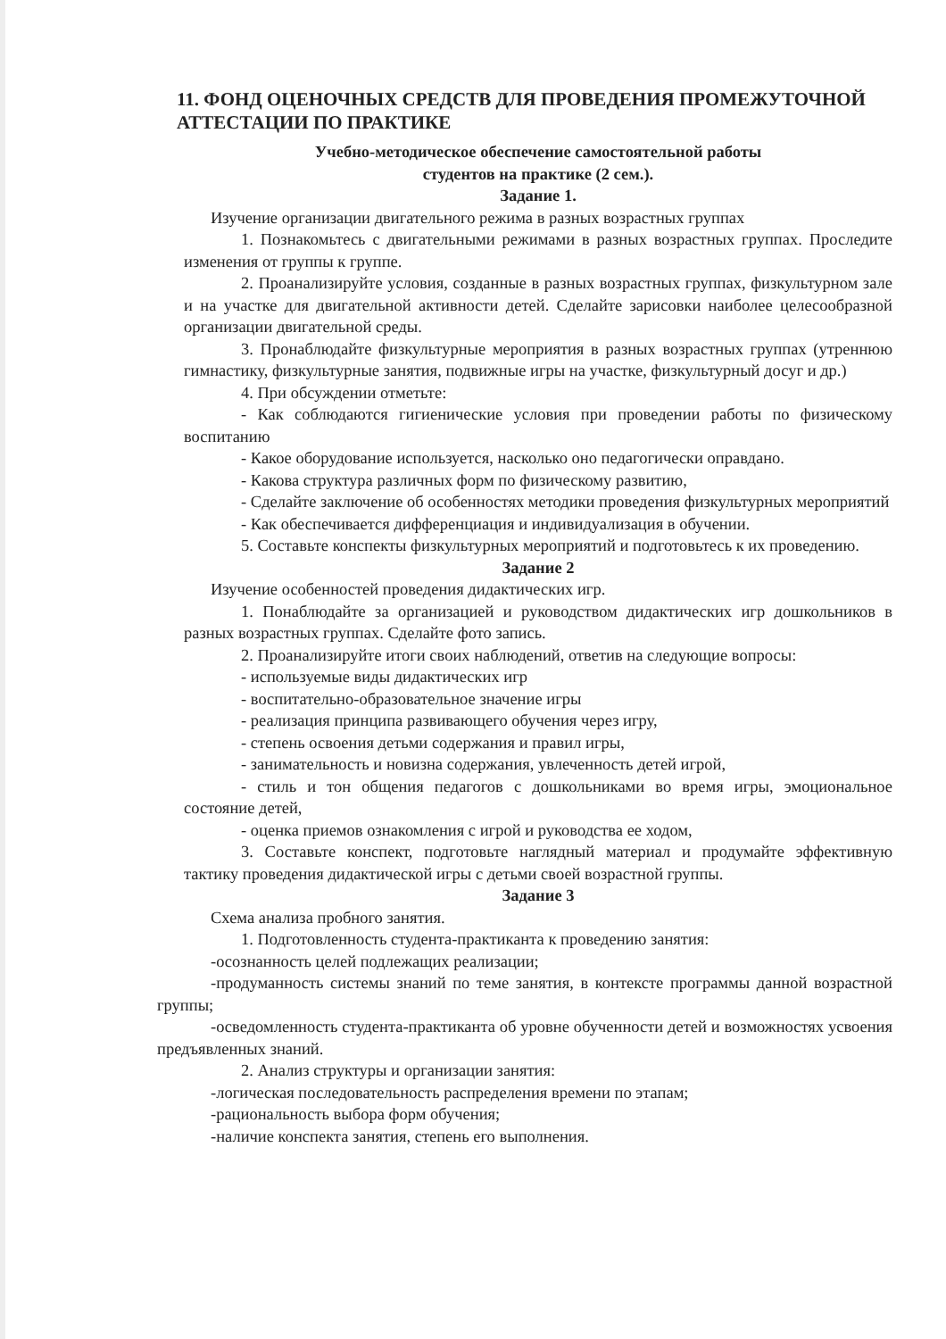11. ФОНД ОЦЕНОЧНЫХ СРЕДСТВ ДЛЯ ПРОВЕДЕНИЯ ПРОМЕЖУТОЧНОЙ АТТЕСТАЦИИ ПО ПРАКТИКЕ
Учебно-методическое обеспечение самостоятельной работы
студентов на практике (2 сем.).
Задание 1.
Изучение организации двигательного режима в разных возрастных группах
1. Познакомьтесь с двигательными режимами в разных возрастных группах. Проследите изменения от группы к группе.
2. Проанализируйте условия, созданные в разных возрастных группах, физкультурном зале и на участке для двигательной активности детей. Сделайте зарисовки наиболее целесообразной организации двигательной среды.
3. Пронаблюдайте физкультурные мероприятия в разных возрастных группах (утреннюю гимнастику, физкультурные занятия, подвижные игры на участке, физкультурный досуг и др.)
4. При обсуждении отметьте:
- Как соблюдаются гигиенические условия при проведении работы по физическому воспитанию
- Какое оборудование используется, насколько оно педагогически оправдано.
- Какова структура различных форм по физическому развитию,
- Сделайте заключение об особенностях методики проведения физкультурных мероприятий
- Как обеспечивается дифференциация и индивидуализация в обучении.
5. Составьте конспекты физкультурных мероприятий и подготовьтесь к их проведению.
Задание 2
Изучение особенностей проведения дидактических игр.
1. Понаблюдайте за организацией и руководством дидактических игр дошкольников в разных возрастных группах. Сделайте фото запись.
2. Проанализируйте итоги своих наблюдений, ответив на следующие вопросы:
- используемые виды дидактических игр
- воспитательно-образовательное значение игры
- реализация принципа развивающего обучения через игру,
- степень освоения детьми содержания и правил игры,
- занимательность и новизна содержания, увлеченность детей игрой,
- стиль и тон общения педагогов с дошкольниками во время игры, эмоциональное состояние детей,
- оценка приемов ознакомления с игрой и руководства ее ходом,
3. Составьте конспект, подготовьте наглядный материал и продумайте эффективную тактику проведения дидактической игры с детьми своей возрастной группы.
Задание 3
Схема анализа пробного занятия.
1. Подготовленность студента-практиканта к проведению занятия:
-осознанность целей подлежащих реализации;
-продуманность системы знаний по теме занятия, в контексте программы данной возрастной группы;
-осведомленность студента-практиканта об уровне обученности детей и возможностях усвоения предъявленных знаний.
2. Анализ структуры и организации занятия:
-логическая последовательность распределения времени по этапам;
-рациональность выбора форм обучения;
-наличие конспекта занятия, степень его выполнения.